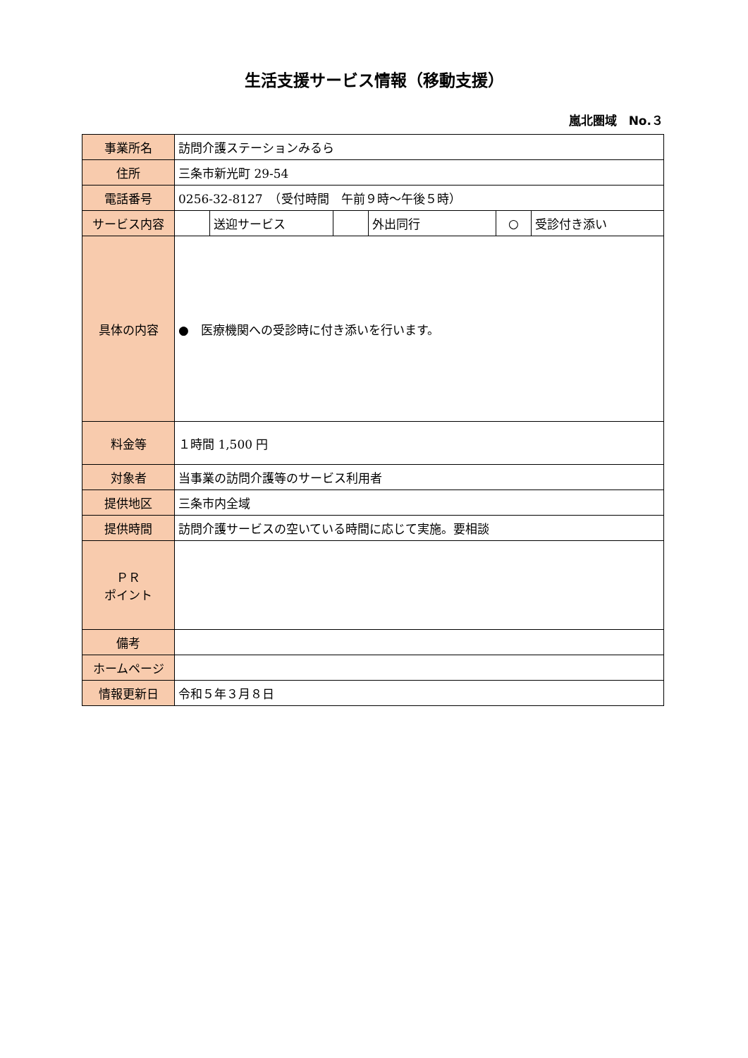生活支援サービス情報（移動支援）
嵐北圏域　No.３
| 事業所名 | 訪問介護ステーションみるら | | | | | |
| 住所 | 三条市新光町 29-54 | | | | | |
| 電話番号 | 0256-32-8127 （受付時間 午前９時～午後５時） | | | | | |
| サービス内容 | | 送迎サービス | | 外出同行 | ○ | 受診付き添い |
| 具体の内容 | ● 医療機関への受診時に付き添いを行います。 | | | | | |
| 料金等 | １時間 1,500 円 | | | | | |
| 対象者 | 当事業の訪問介護等のサービス利用者 | | | | | |
| 提供地区 | 三条市内全域 | | | | | |
| 提供時間 | 訪問介護サービスの空いている時間に応じて実施。要相談 | | | | | |
| ＰＲ ポイント | | | | | | |
| 備考 | | | | | | |
| ホームページ | | | | | | |
| 情報更新日 | 令和５年３月８日 | | | | | |